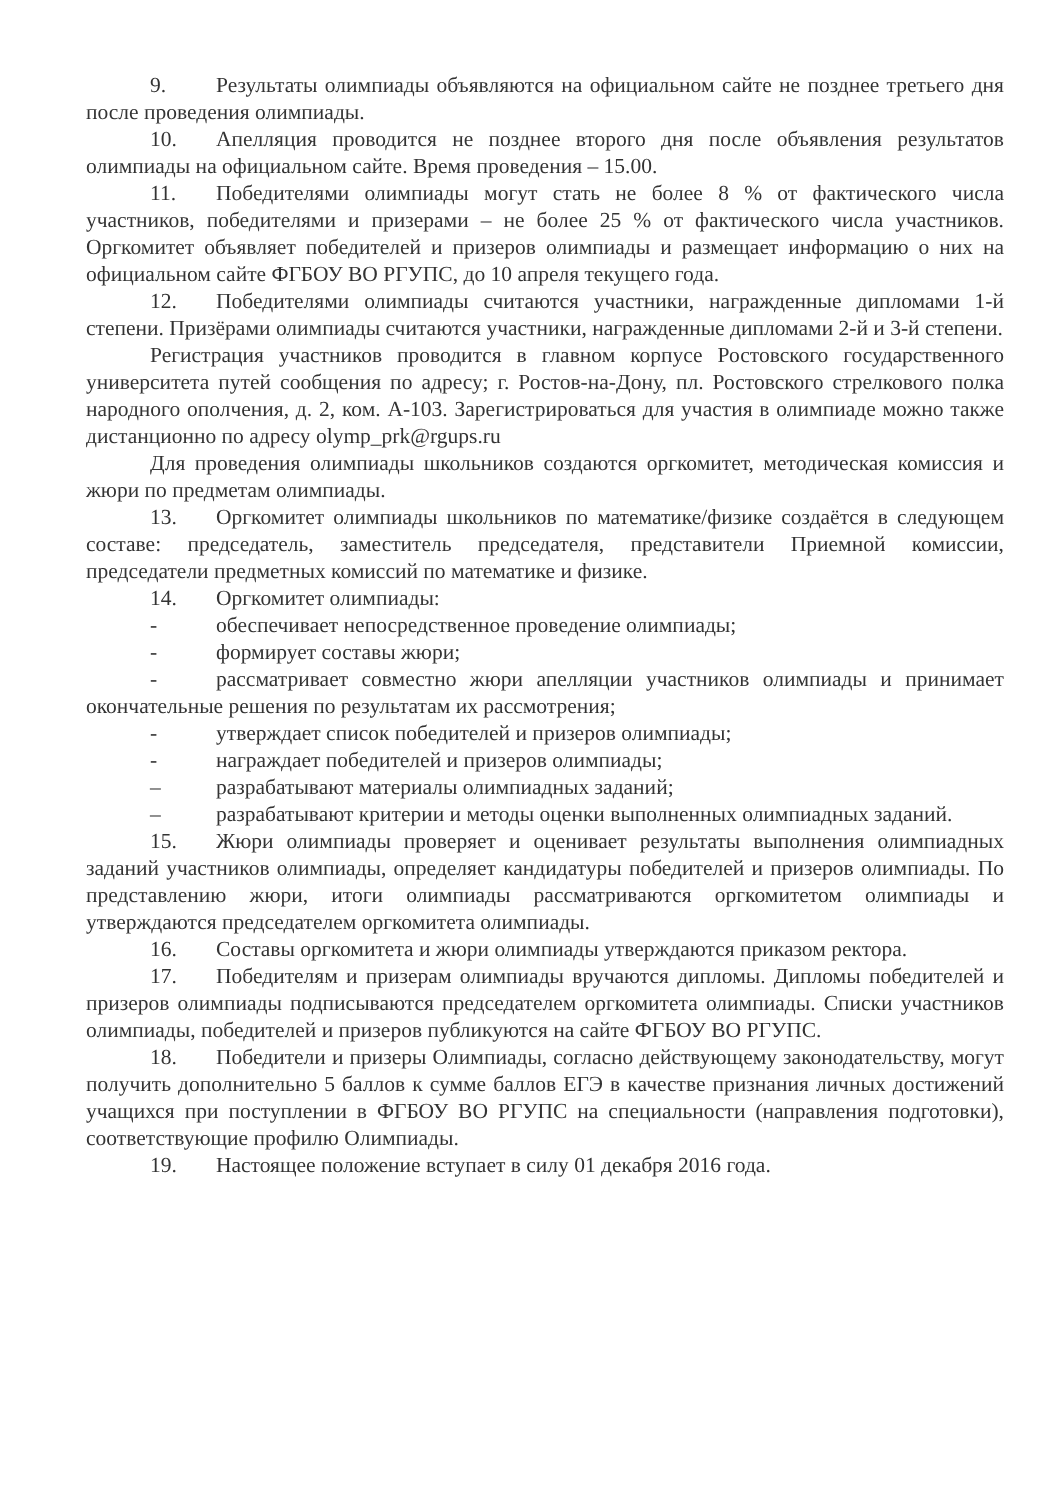9. Результаты олимпиады объявляются на официальном сайте не позднее третьего дня после проведения олимпиады.
10. Апелляция проводится не позднее второго дня после объявления результатов олимпиады на официальном сайте. Время проведения – 15.00.
11. Победителями олимпиады могут стать не более 8 % от фактического числа участников, победителями и призерами – не более 25 % от фактического числа участников. Оргкомитет объявляет победителей и призеров олимпиады и размещает информацию о них на официальном сайте ФГБОУ ВО РГУПС, до 10 апреля текущего года.
12. Победителями олимпиады считаются участники, награжденные дипломами 1-й степени. Призёрами олимпиады считаются участники, награжденные дипломами 2-й и 3-й степени.
Регистрация участников проводится в главном корпусе Ростовского государственного университета путей сообщения по адресу; г. Ростов-на-Дону, пл. Ростовского стрелкового полка народного ополчения, д. 2, ком. А-103. Зарегистрироваться для участия в олимпиаде можно также дистанционно по адресу olymp_prk@rgups.ru
Для проведения олимпиады школьников создаются оргкомитет, методическая комиссия и жюри по предметам олимпиады.
13. Оргкомитет олимпиады школьников по математике/физике создаётся в следующем составе: председатель, заместитель председателя, представители Приемной комиссии, председатели предметных комиссий по математике и физике.
14. Оргкомитет олимпиады:
- обеспечивает непосредственное проведение олимпиады;
- формирует составы жюри;
- рассматривает совместно жюри апелляции участников олимпиады и принимает окончательные решения по результатам их рассмотрения;
- утверждает список победителей и призеров олимпиады;
- награждает победителей и призеров олимпиады;
– разрабатывают материалы олимпиадных заданий;
– разрабатывают критерии и методы оценки выполненных олимпиадных заданий.
15. Жюри олимпиады проверяет и оценивает результаты выполнения олимпиадных заданий участников олимпиады, определяет кандидатуры победителей и призеров олимпиады. По представлению жюри, итоги олимпиады рассматриваются оргкомитетом олимпиады и утверждаются председателем оргкомитета олимпиады.
16. Составы оргкомитета и жюри олимпиады утверждаются приказом ректора.
17. Победителям и призерам олимпиады вручаются дипломы. Дипломы победителей и призеров олимпиады подписываются председателем оргкомитета олимпиады. Списки участников олимпиады, победителей и призеров публикуются на сайте ФГБОУ ВО РГУПС.
18. Победители и призеры Олимпиады, согласно действующему законодательству, могут получить дополнительно 5 баллов к сумме баллов ЕГЭ в качестве признания личных достижений учащихся при поступлении в ФГБОУ ВО РГУПС на специальности (направления подготовки), соответствующие профилю Олимпиады.
19. Настоящее положение вступает в силу 01 декабря 2016 года.